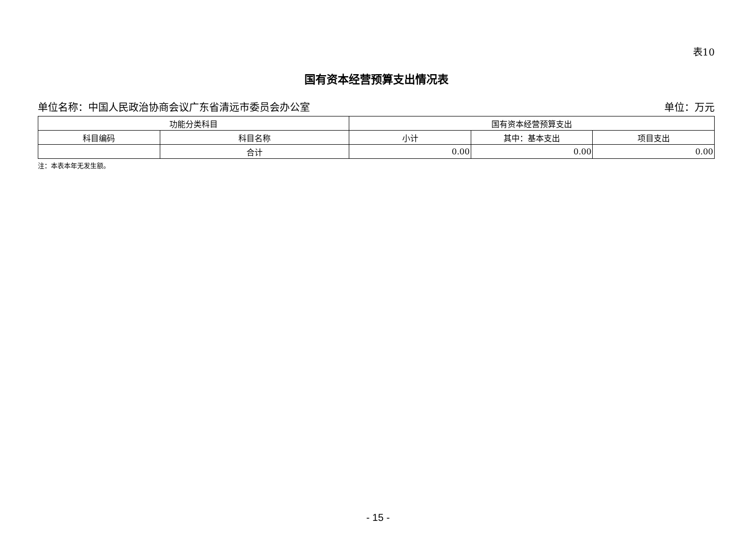表10
国有资本经营预算支出情况表
单位名称：中国人民政治协商会议广东省清远市委员会办公室 单位：万元
| 功能分类科目 | | 国有资本经营预算支出 | | |
| --- | --- | --- | --- | --- |
| 科目编码 | 科目名称 | 小计 | 其中：基本支出 | 项目支出 |
| | 合计 | 0.00 | 0.00 | 0.00 |
注：本表本年无发生额。
- 15 -